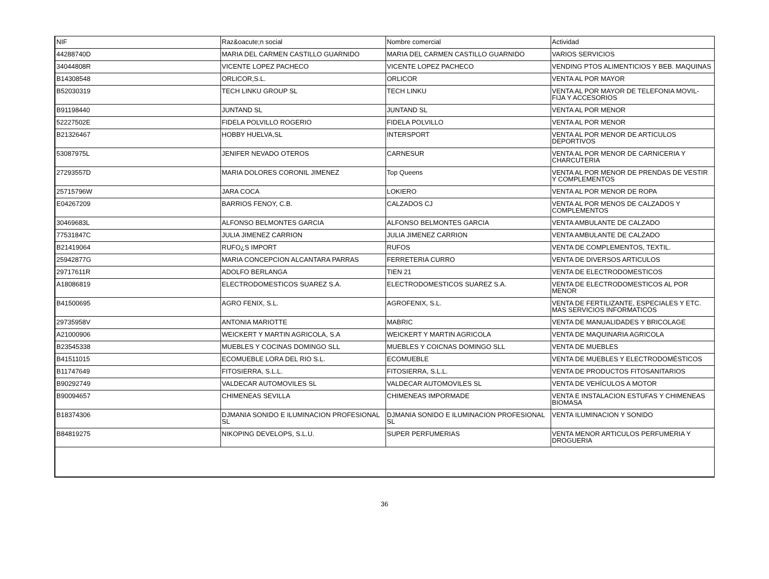| NIF | Raz&oacute;n social | Nombre comercial | Actividad |
| 44288740D | MARIA DEL CARMEN CASTILLO GUARNIDO | MARIA DEL CARMEN CASTILLO GUARNIDO | VARIOS SERVICIOS |
| 34044808R | VICENTE LOPEZ PACHECO | VICENTE LOPEZ PACHECO | VENDING PTOS ALIMENTICIOS Y BEB. MAQUINAS |
| B14308548 | ORLICOR,S.L. | ORLICOR | VENTA AL POR MAYOR |
| B52030319 | TECH LINKU GROUP SL | TECH LINKU | VENTA AL POR MAYOR DE TELEFONIA MOVIL- FIJA Y ACCESORIOS |
| B91198440 | JUNTAND SL | JUNTAND SL | VENTA AL POR MENOR |
| 52227502E | FIDELA POLVILLO ROGERIO | FIDELA POLVILLO | VENTA AL POR MENOR |
| B21326467 | HOBBY HUELVA,SL | INTERSPORT | VENTA AL POR MENOR DE ARTICULOS DEPORTIVOS |
| 53087975L | JENIFER NEVADO OTEROS | CARNESUR | VENTA AL POR MENOR DE CARNICERIA Y CHARCUTERIA |
| 27293557D | MARIA DOLORES CORONIL JIMENEZ | Top Queens | VENTA AL POR MENOR DE PRENDAS DE VESTIR Y COMPLEMENTOS |
| 25715796W | JARA COCA | LOKIERO | VENTA AL POR MENOR DE ROPA |
| E04267209 | BARRIOS FENOY, C.B. | CALZADOS CJ | VENTA AL POR MENOS DE CALZADOS Y COMPLEMENTOS |
| 30469683L | ALFONSO BELMONTES GARCIA | ALFONSO BELMONTES GARCIA | VENTA AMBULANTE DE CALZADO |
| 77531847C | JULIA JIMENEZ CARRION | JULIA JIMENEZ CARRION | VENTA AMBULANTE DE CALZADO |
| B21419064 | RUFO¿S IMPORT | RUFOS | VENTA DE COMPLEMENTOS, TEXTIL. |
| 25942877G | MARIA CONCEPCION ALCANTARA PARRAS | FERRETERIA CURRO | VENTA DE DIVERSOS ARTICULOS |
| 29717611R | ADOLFO BERLANGA | TIEN 21 | VENTA DE ELECTRODOMESTICOS |
| A18086819 | ELECTRODOMESTICOS SUAREZ S.A. | ELECTRODOMESTICOS SUAREZ S.A. | VENTA DE ELECTRODOMESTICOS AL POR MENOR |
| B41500695 | AGRO FENIX, S.L. | AGROFENIX, S.L. | VENTA DE FERTILIZANTE, ESPECIALES Y ETC. MAS SERVICIOS INFORMATICOS |
| 29735958V | ANTONIA MARIOTTE | MABRIC | VENTA DE MANUALIDADES Y BRICOLAGE |
| A21000906 | WEICKERT Y MARTIN AGRICOLA, S.A | WEICKERT Y MARTIN AGRICOLA | VENTA DE MAQUINARIA AGRICOLA |
| B23545338 | MUEBLES Y COCINAS DOMINGO SLL | MUEBLES Y COICNAS DOMINGO SLL | VENTA DE MUEBLES |
| B41511015 | ECOMUEBLE LORA DEL RIO S.L. | ECOMUEBLE | VENTA DE MUEBLES Y ELECTRODOMÉSTICOS |
| B11747649 | FITOSIERRA, S.L.L. | FITOSIERRA, S.L.L. | VENTA DE PRODUCTOS FITOSANITARIOS |
| B90292749 | VALDECAR AUTOMOVILES SL | VALDECAR AUTOMOVILES SL | VENTA DE VEHÍCULOS A MOTOR |
| B90094657 | CHIMENEAS SEVILLA | CHIMENEAS IMPORMADE | VENTA E INSTALACION ESTUFAS Y CHIMENEAS BIOMASA |
| B18374306 | DJMANIA SONIDO E ILUMINACION PROFESIONAL SL | DJMANIA SONIDO E ILUMINACION PROFESIONAL SL | VENTA ILUMINACION Y SONIDO |
| B84819275 | NIKOPING DEVELOPS, S.L.U. | SUPER PERFUMERIAS | VENTA MENOR ARTICULOS PERFUMERIA Y DROGUERIA |
36